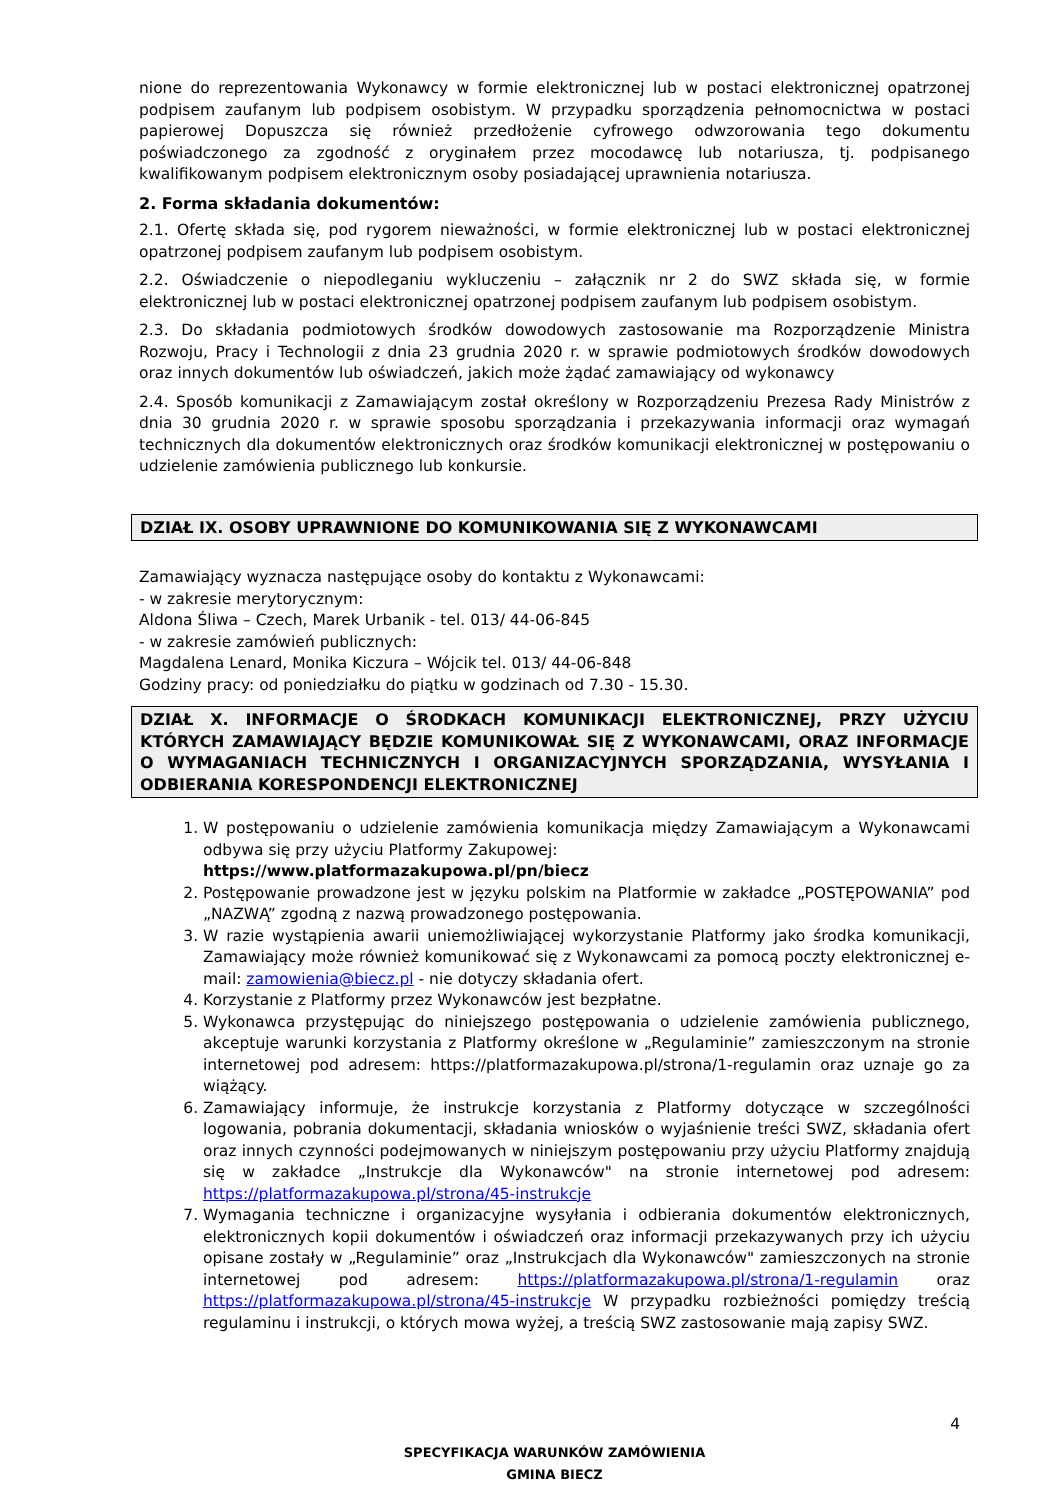nione do reprezentowania Wykonawcy w formie elektronicznej lub w postaci elektronicznej opatrzonej podpisem zaufanym lub podpisem osobistym. W przypadku sporządzenia pełnomocnictwa w postaci papierowej Dopuszcza się również przedłożenie cyfrowego odwzorowania tego dokumentu poświadczonego za zgodność z oryginałem przez mocodawcę lub notariusza, tj. podpisanego kwalifikowanym podpisem elektronicznym osoby posiadającej uprawnienia notariusza.
2. Forma składania dokumentów:
2.1. Ofertę składa się, pod rygorem nieważności, w formie elektronicznej lub w postaci elektronicznej opatrzonej podpisem zaufanym lub podpisem osobistym.
2.2. Oświadczenie o niepodleganiu wykluczeniu – załącznik nr 2 do SWZ składa się, w formie elektronicznej lub w postaci elektronicznej opatrzonej podpisem zaufanym lub podpisem osobistym.
2.3. Do składania podmiotowych środków dowodowych zastosowanie ma Rozporządzenie Ministra Rozwoju, Pracy i Technologii z dnia 23 grudnia 2020 r. w sprawie podmiotowych środków dowodowych oraz innych dokumentów lub oświadczeń, jakich może żądać zamawiający od wykonawcy
2.4. Sposób komunikacji z Zamawiającym został określony w Rozporządzeniu Prezesa Rady Ministrów z dnia 30 grudnia 2020 r. w sprawie sposobu sporządzania i przekazywania informacji oraz wymagań technicznych dla dokumentów elektronicznych oraz środków komunikacji elektronicznej w postępowaniu o udzielenie zamówienia publicznego lub konkursie.
DZIAŁ IX. OSOBY UPRAWNIONE DO KOMUNIKOWANIA SIĘ Z WYKONAWCAMI
Zamawiający wyznacza następujące osoby do kontaktu z Wykonawcami:
- w zakresie merytorycznym:
Aldona Śliwa – Czech, Marek Urbanik - tel. 013/ 44-06-845
- w zakresie zamówień publicznych:
Magdalena Lenard, Monika Kiczura – Wójcik tel. 013/ 44-06-848
Godziny pracy: od poniedziałku do piątku w godzinach od 7.30 - 15.30.
DZIAŁ X. INFORMACJE O ŚRODKACH KOMUNIKACJI ELEKTRONICZNEJ, PRZY UŻYCIU KTÓRYCH ZAMAWIAJĄCY BĘDZIE KOMUNIKOWAŁ SIĘ Z WYKONAWCAMI, ORAZ INFORMACJE O WYMAGANIACH TECHNICZNYCH I ORGANIZACYJNYCH SPORZĄDZANIA, WYSYŁANIA I ODBIERANIA KORESPONDENCJI ELEKTRONICZNEJ
1. W postępowaniu o udzielenie zamówienia komunikacja między Zamawiającym a Wykonawcami odbywa się przy użyciu Platformy Zakupowej:
https://www.platformazakupowa.pl/pn/biecz
2. Postępowanie prowadzone jest w języku polskim na Platformie w zakładce „POSTĘPOWANIA” pod „NAZWĄ” zgodną z nazwą prowadzonego postępowania.
3. W razie wystąpienia awarii uniemożliwiającej wykorzystanie Platformy jako środka komunikacji, Zamawiający może również komunikować się z Wykonawcami za pomocą poczty elektronicznej e-mail: zamowienia@biecz.pl - nie dotyczy składania ofert.
4. Korzystanie z Platformy przez Wykonawców jest bezpłatne.
5. Wykonawca przystępując do niniejszego postępowania o udzielenie zamówienia publicznego, akceptuje warunki korzystania z Platformy określone w „Regulaminie” zamieszczonym na stronie internetowej pod adresem: https://platformazakupowa.pl/strona/1-regulamin oraz uznaje go za wiążący.
6. Zamawiający informuje, że instrukcje korzystania z Platformy dotyczące w szczególności logowania, pobrania dokumentacji, składania wniosków o wyjaśnienie treści SWZ, składania ofert oraz innych czynności podejmowanych w niniejszym postępowaniu przy użyciu Platformy znajdują się w zakładce „Instrukcje dla Wykonawców" na stronie internetowej pod adresem: https://platformazakupowa.pl/strona/45-instrukcje
7. Wymagania techniczne i organizacyjne wysyłania i odbierania dokumentów elektronicznych, elektronicznych kopii dokumentów i oświadczeń oraz informacji przekazywanych przy ich użyciu opisane zostały w „Regulaminie” oraz „Instrukcjach dla Wykonawców" zamieszczonych na stronie internetowej pod adresem: https://platformazakupowa.pl/strona/1-regulamin oraz https://platformazakupowa.pl/strona/45-instrukcje W przypadku rozbieżności pomiędzy treścią regulaminu i instrukcji, o których mowa wyżej, a treścią SWZ zastosowanie mają zapisy SWZ.
4
SPECYFIKACJA WARUNKÓW ZAMÓWIENIA
GMINA BIECZ